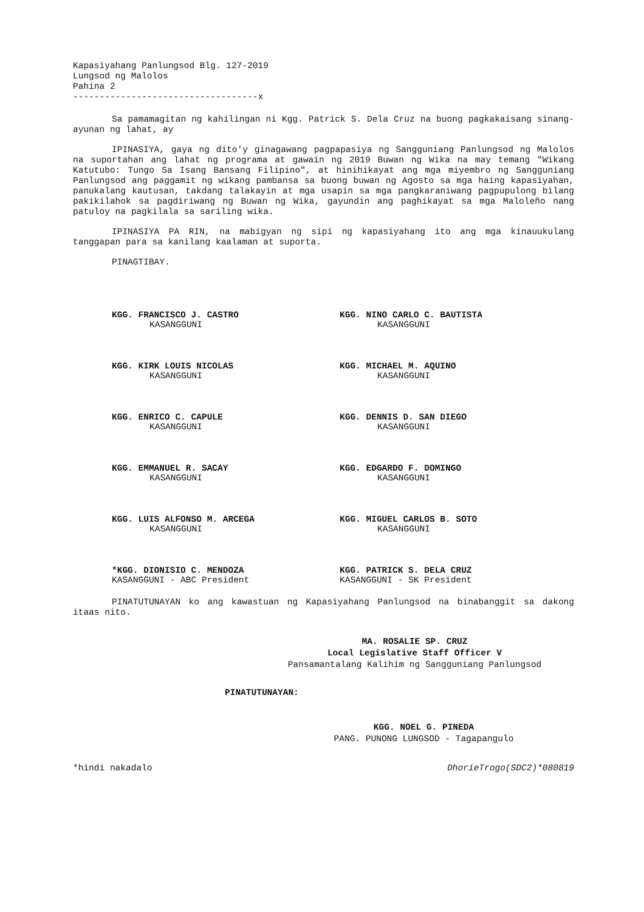Kapasiyahang Panlungsod Blg. 127-2019
Lungsod ng Malolos
Pahina 2
-----------------------------------x
Sa pamamagitan ng kahilingan ni Kgg. Patrick S. Dela Cruz na buong pagkakaisang sinang-ayunan ng lahat, ay
IPINASIYA, gaya ng dito'y ginagawang pagpapasiya ng Sangguniang Panlungsod ng Malolos na suportahan ang lahat ng programa at gawain ng 2019 Buwan ng Wika na may temang "Wikang Katutubo: Tungo Sa Isang Bansang Filipino", at hinihikayat ang mga miyembro ng Sangguniang Panlungsod ang paggamit ng wikang pambansa sa buong buwan ng Agosto sa mga haing kapasiyahan, panukalang kautusan, takdang talakayin at mga usapin sa mga pangkaraniwang pagpupulong bilang pakikilahok sa pagdiriwang ng Buwan ng Wika, gayundin ang paghikayat sa mga Maloleño nang patuloy na pagkilala sa sariling wika.
IPINASIYA PA RIN, na mabigyan ng sipi ng kapasiyahang ito ang mga kinauukulang tanggapan para sa kanilang kaalaman at suporta.
PINAGTIBAY.
KGG. FRANCISCO J. CASTRO
KASANGGUNI
KGG. NINO CARLO C. BAUTISTA
KASANGGUNI
KGG. KIRK LOUIS NICOLAS
KASANGGUNI
KGG. MICHAEL M. AQUINO
KASANGGUNI
KGG. ENRICO C. CAPULE
KASANGGUNI
KGG. DENNIS D. SAN DIEGO
KASANGGUNI
KGG. EMMANUEL R. SACAY
KASANGGUNI
KGG. EDGARDO F. DOMINGO
KASANGGUNI
KGG. LUIS ALFONSO M. ARCEGA
KASANGGUNI
KGG. MIGUEL CARLOS B. SOTO
KASANGGUNI
*KGG. DIONISIO C. MENDOZA
KASANGGUNI - ABC President
KGG. PATRICK S. DELA CRUZ
KASANGGUNI - SK President
PINATUTUNAYAN ko ang kawastuan ng Kapasiyahang Panlungsod na binabanggit sa dakong itaas nito.
MA. ROSALIE SP. CRUZ
Local Legislative Staff Officer V
Pansamantalang Kalihim ng Sangguniang Panlungsod
PINATUTUNAYAN:
KGG. NOEL G. PINEDA
PANG. PUNONG LUNGSOD - Tagapangulo
*hindi nakadalo DhorieTrogo(SDC2)*080819